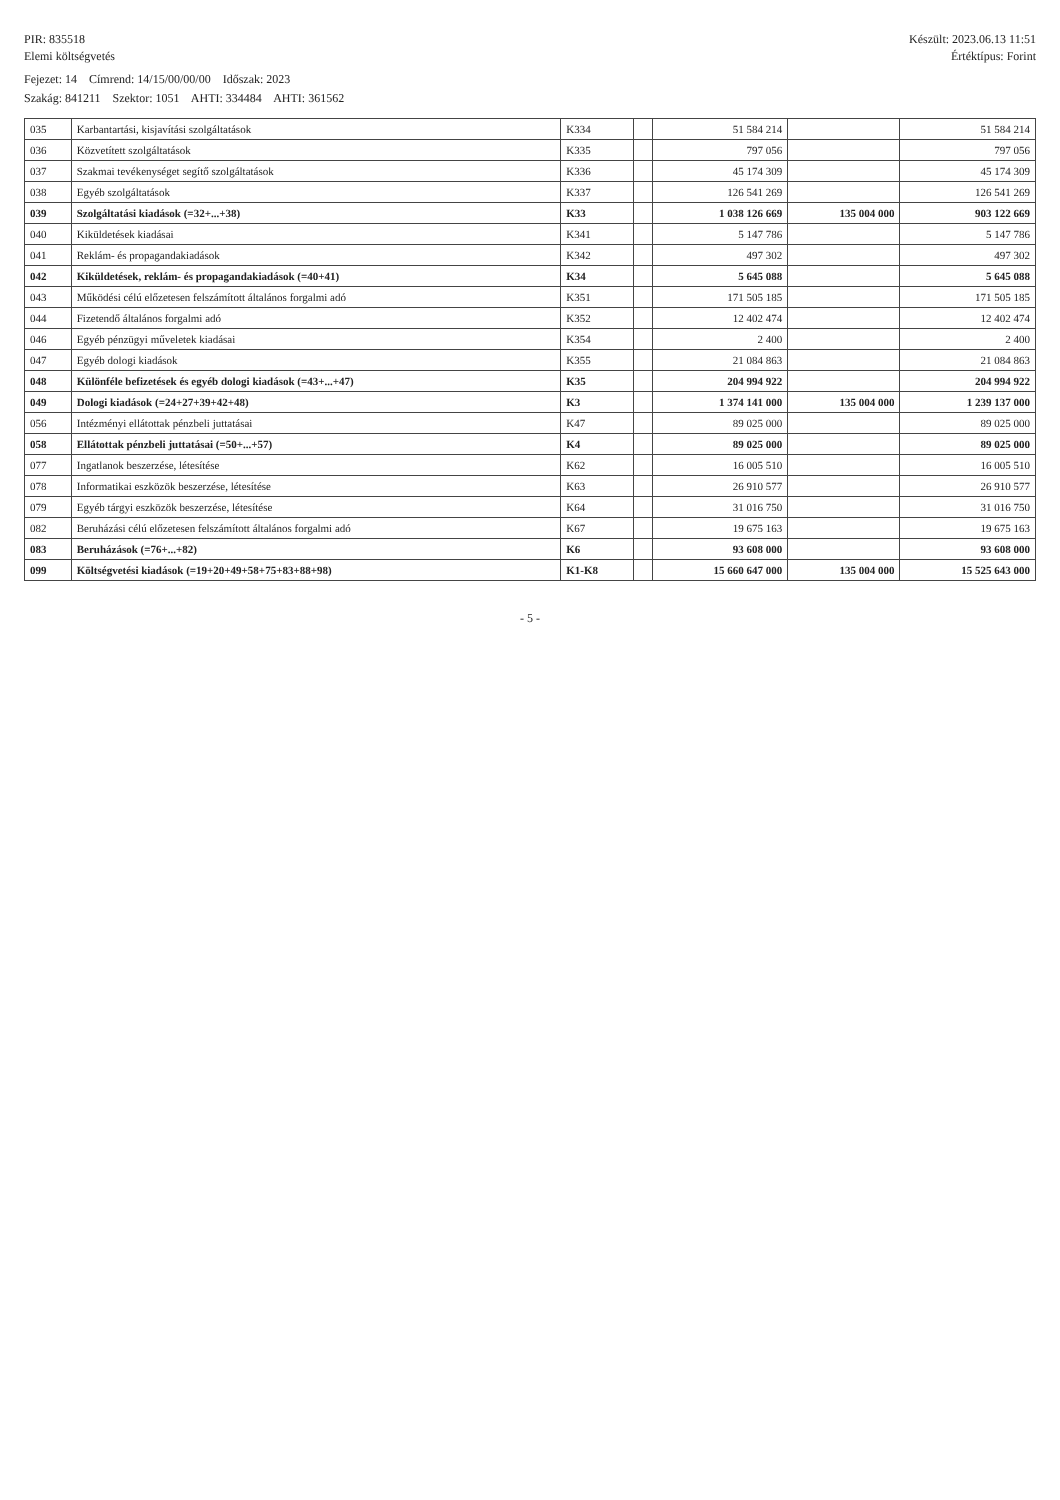PIR: 835518
Elemi költségvetés
Készült: 2023.06.13 11:51
Értéktípus: Forint
Fejezet: 14 Címrend: 14/15/00/00/00 Időszak: 2023
Szakág: 841211 Szektor: 1051 AHTI: 334484 AHTI: 361562
| 035 | Karbantartási, kisjavítási szolgáltatások | K334 | | 51 584 214 | | 51 584 214 |
| 036 | Közvetített szolgáltatások | K335 | | 797 056 | | 797 056 |
| 037 | Szakmai tevékenységet segítő szolgáltatások | K336 | | 45 174 309 | | 45 174 309 |
| 038 | Egyéb szolgáltatások | K337 | | 126 541 269 | | 126 541 269 |
| 039 | Szolgáltatási kiadások (=32+...+38) | K33 | | 1 038 126 669 | 135 004 000 | 903 122 669 |
| 040 | Kiküldetések kiadásai | K341 | | 5 147 786 | | 5 147 786 |
| 041 | Reklám- és propagandakiadások | K342 | | 497 302 | | 497 302 |
| 042 | Kiküldetések, reklám- és propagandakiadások (=40+41) | K34 | | 5 645 088 | | 5 645 088 |
| 043 | Működési célú előzetesen felszámított általános forgalmi adó | K351 | | 171 505 185 | | 171 505 185 |
| 044 | Fizetendő általános forgalmi adó | K352 | | 12 402 474 | | 12 402 474 |
| 046 | Egyéb pénzügyi műveletek kiadásai | K354 | | 2 400 | | 2 400 |
| 047 | Egyéb dologi kiadások | K355 | | 21 084 863 | | 21 084 863 |
| 048 | Különféle befizetések és egyéb dologi kiadások (=43+...+47) | K35 | | 204 994 922 | | 204 994 922 |
| 049 | Dologi kiadások (=24+27+39+42+48) | K3 | | 1 374 141 000 | 135 004 000 | 1 239 137 000 |
| 056 | Intézményi ellátottak pénzbeli juttatásai | K47 | | 89 025 000 | | 89 025 000 |
| 058 | Ellátottak pénzbeli juttatásai (=50+...+57) | K4 | | 89 025 000 | | 89 025 000 |
| 077 | Ingatlanok beszerzése, létesítése | K62 | | 16 005 510 | | 16 005 510 |
| 078 | Informatikai eszközök beszerzése, létesítése | K63 | | 26 910 577 | | 26 910 577 |
| 079 | Egyéb tárgyi eszközök beszerzése, létesítése | K64 | | 31 016 750 | | 31 016 750 |
| 082 | Beruházási célú előzetesen felszámított általános forgalmi adó | K67 | | 19 675 163 | | 19 675 163 |
| 083 | Beruházások (=76+...+82) | K6 | | 93 608 000 | | 93 608 000 |
| 099 | Költségvetési kiadások (=19+20+49+58+75+83+88+98) | K1-K8 | | 15 660 647 000 | 135 004 000 | 15 525 643 000 |
- 5 -